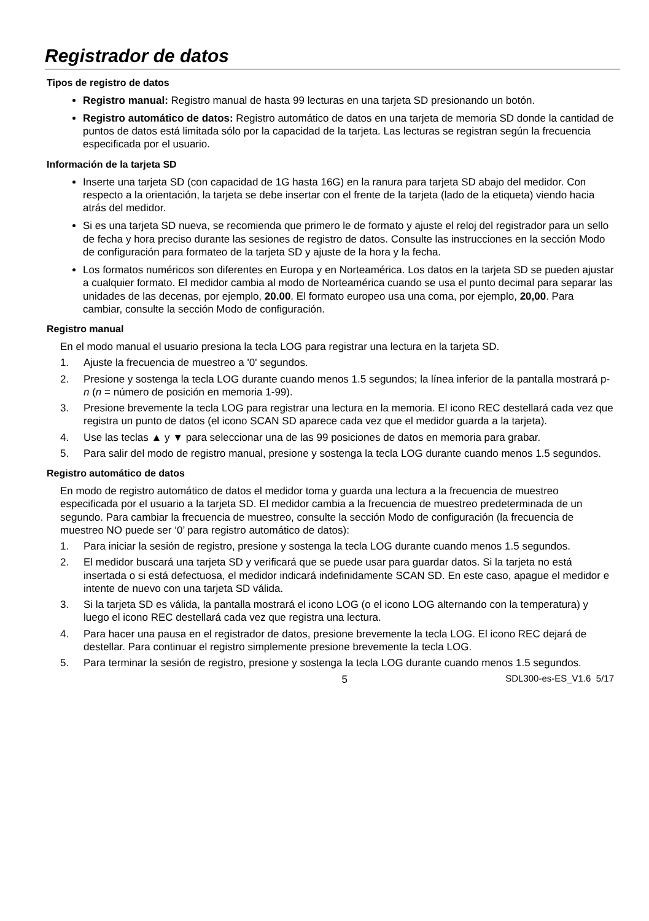Registrador de datos
Tipos de registro de datos
Registro manual: Registro manual de hasta 99 lecturas en una tarjeta SD presionando un botón.
Registro automático de datos: Registro automático de datos en una tarjeta de memoria SD donde la cantidad de puntos de datos está limitada sólo por la capacidad de la tarjeta. Las lecturas se registran según la frecuencia especificada por el usuario.
Información de la tarjeta SD
Inserte una tarjeta SD (con capacidad de 1G hasta 16G) en la ranura para tarjeta SD abajo del medidor. Con respecto a la orientación, la tarjeta se debe insertar con el frente de la tarjeta (lado de la etiqueta) viendo hacia atrás del medidor.
Si es una tarjeta SD nueva, se recomienda que primero le de formato y ajuste el reloj del registrador para un sello de fecha y hora preciso durante las sesiones de registro de datos. Consulte las instrucciones en la sección Modo de configuración para formateo de la tarjeta SD y ajuste de la hora y la fecha.
Los formatos numéricos son diferentes en Europa y en Norteamérica. Los datos en la tarjeta SD se pueden ajustar a cualquier formato. El medidor cambia al modo de Norteamérica cuando se usa el punto decimal para separar las unidades de las decenas, por ejemplo, 20.00. El formato europeo usa una coma, por ejemplo, 20,00. Para cambiar, consulte la sección Modo de configuración.
Registro manual
En el modo manual el usuario presiona la tecla LOG para registrar una lectura en la tarjeta SD.
1. Ajuste la frecuencia de muestreo a '0' segundos.
2. Presione y sostenga la tecla LOG durante cuando menos 1.5 segundos; la línea inferior de la pantalla mostrará p-n (n = número de posición en memoria 1-99).
3. Presione brevemente la tecla LOG para registrar una lectura en la memoria. El icono REC destellará cada vez que registra un punto de datos (el icono SCAN SD aparece cada vez que el medidor guarda a la tarjeta).
4. Use las teclas ▲ y ▼ para seleccionar una de las 99 posiciones de datos en memoria para grabar.
5. Para salir del modo de registro manual, presione y sostenga la tecla LOG durante cuando menos 1.5 segundos.
Registro automático de datos
En modo de registro automático de datos el medidor toma y guarda una lectura a la frecuencia de muestreo especificada por el usuario a la tarjeta SD. El medidor cambia a la frecuencia de muestreo predeterminada de un segundo. Para cambiar la frecuencia de muestreo, consulte la sección Modo de configuración (la frecuencia de muestreo NO puede ser ‘0’ para registro automático de datos):
1. Para iniciar la sesión de registro, presione y sostenga la tecla LOG durante cuando menos 1.5 segundos.
2. El medidor buscará una tarjeta SD y verificará que se puede usar para guardar datos. Si la tarjeta no está insertada o si está defectuosa, el medidor indicará indefinidamente SCAN SD. En este caso, apague el medidor e intente de nuevo con una tarjeta SD válida.
3. Si la tarjeta SD es válida, la pantalla mostrará el icono LOG (o el icono LOG alternando con la temperatura) y luego el icono REC destellará cada vez que registra una lectura.
4. Para hacer una pausa en el registrador de datos, presione brevemente la tecla LOG. El icono REC dejará de destellar. Para continuar el registro simplemente presione brevemente la tecla LOG.
5. Para terminar la sesión de registro, presione y sostenga la tecla LOG durante cuando menos 1.5 segundos.
5 SDL300-es-ES_V1.6 5/17